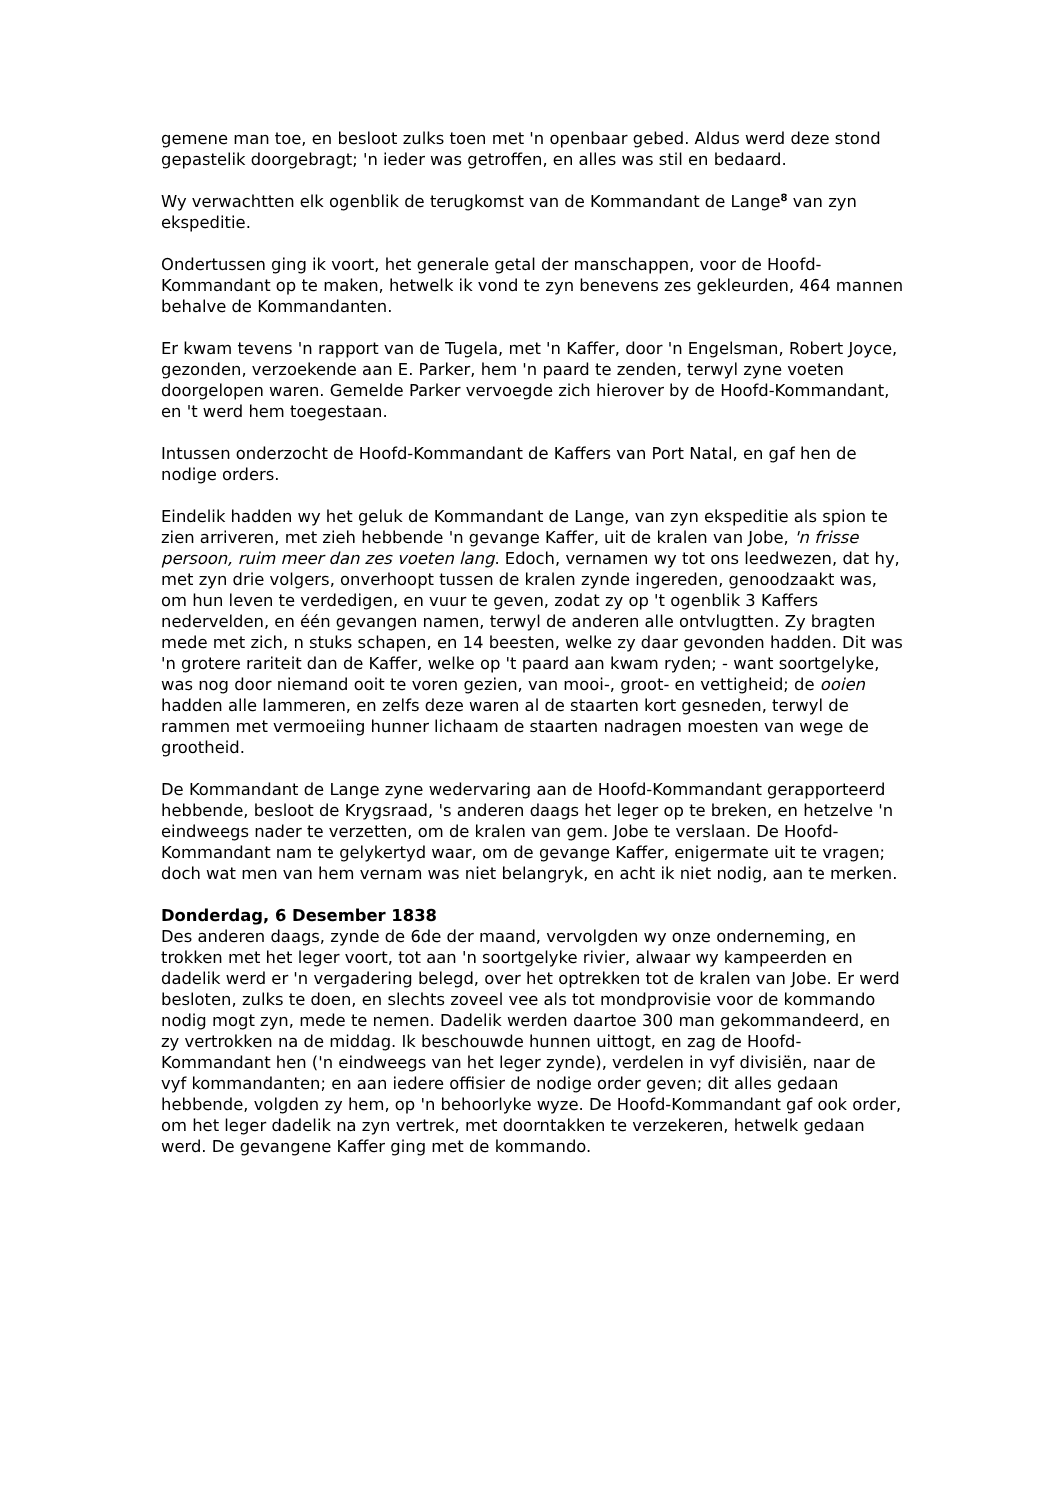gemene man toe, en besloot zulks toen met 'n openbaar gebed. Aldus werd deze stond gepastelik doorgebragt; 'n ieder was getroffen, en alles was stil en bedaard.
Wy verwachtten elk ogenblik de terugkomst van de Kommandant de Lange<sup>8</sup> van zyn ekspeditie.
Ondertussen ging ik voort, het generale getal der manschappen, voor de Hoofd-Kommandant op te maken, hetwelk ik vond te zyn benevens zes gekleurden, 464 mannen behalve de Kommandanten.
Er kwam tevens 'n rapport van de Tugela, met 'n Kaffer, door 'n Engelsman, Robert Joyce, gezonden, verzoekende aan E. Parker, hem 'n paard te zenden, terwyl zyne voeten doorgelopen waren. Gemelde Parker vervoegde zich hierover by de Hoofd-Kommandant, en 't werd hem toegestaan.
Intussen onderzocht de Hoofd-Kommandant de Kaffers van Port Natal, en gaf hen de nodige orders.
Eindelik hadden wy het geluk de Kommandant de Lange, van zyn ekspeditie als spion te zien arriveren, met zieh hebbende 'n gevange Kaffer, uit de kralen van Jobe, 'n frisse persoon, ruim meer dan zes voeten lang. Edoch, vernamen wy tot ons leedwezen, dat hy, met zyn drie volgers, onverhoopt tussen de kralen zynde ingereden, genoodzaakt was, om hun leven te verdedigen, en vuur te geven, zodat zy op 't ogenblik 3 Kaffers nedervelden, en één gevangen namen, terwyl de anderen alle ontvlugtten. Zy bragten mede met zich, n stuks schapen, en 14 beesten, welke zy daar gevonden hadden. Dit was 'n grotere rariteit dan de Kaffer, welke op 't paard aan kwam ryden; - want soortgelyke, was nog door niemand ooit te voren gezien, van mooi-, groot- en vettigheid; de ooien hadden alle lammeren, en zelfs deze waren al de staarten kort gesneden, terwyl de rammen met vermoeiing hunner lichaam de staarten nadragen moesten van wege de grootheid.
De Kommandant de Lange zyne wedervaring aan de Hoofd-Kommandant gerapporteerd hebbende, besloot de Krygsraad, 's anderen daags het leger op te breken, en hetzelve 'n eindweegs nader te verzetten, om de kralen van gem. Jobe te verslaan. De Hoofd-Kommandant nam te gelykertyd waar, om de gevange Kaffer, enigermate uit te vragen; doch wat men van hem vernam was niet belangryk, en acht ik niet nodig, aan te merken.
Donderdag, 6 Desember 1838
Des anderen daags, zynde de 6de der maand, vervolgden wy onze onderneming, en trokken met het leger voort, tot aan 'n soortgelyke rivier, alwaar wy kampeerden en dadelik werd er 'n vergadering belegd, over het optrekken tot de kralen van Jobe. Er werd besloten, zulks te doen, en slechts zoveel vee als tot mondprovisie voor de kommando nodig mogt zyn, mede te nemen. Dadelik werden daartoe 300 man gekommandeerd, en zy vertrokken na de middag. Ik beschouwde hunnen uittogt, en zag de Hoofd-Kommandant hen ('n eindweegs van het leger zynde), verdelen in vyf divisiën, naar de vyf kommandanten; en aan iedere offisier de nodige order geven; dit alles gedaan hebbende, volgden zy hem, op 'n behoorlyke wyze. De Hoofd-Kommandant gaf ook order, om het leger dadelik na zyn vertrek, met doorntakken te verzekeren, hetwelk gedaan werd. De gevangene Kaffer ging met de kommando.